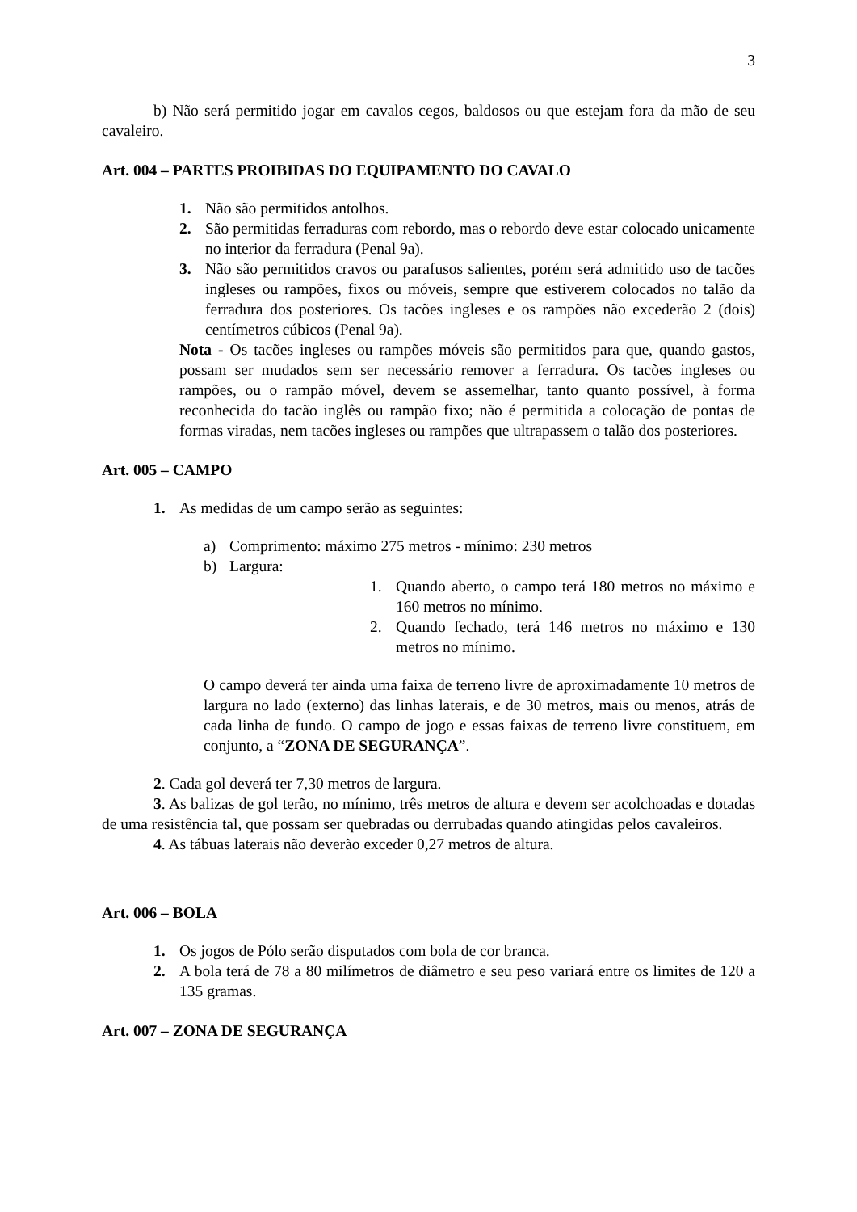3
b) Não será permitido jogar em cavalos cegos, baldosos ou que estejam fora da mão de seu cavaleiro.
Art. 004 – PARTES PROIBIDAS DO EQUIPAMENTO DO CAVALO
1. Não são permitidos antolhos.
2. São permitidas ferraduras com rebordo, mas o rebordo deve estar colocado unicamente no interior da ferradura (Penal 9a).
3. Não são permitidos cravos ou parafusos salientes, porém será admitido uso de tacões ingleses ou rampões, fixos ou móveis, sempre que estiverem colocados no talão da ferradura dos posteriores. Os tacões ingleses e os rampões não excederão 2 (dois) centímetros cúbicos (Penal 9a).
Nota - Os tacões ingleses ou rampões móveis são permitidos para que, quando gastos, possam ser mudados sem ser necessário remover a ferradura. Os tacões ingleses ou rampões, ou o rampão móvel, devem se assemelhar, tanto quanto possível, à forma reconhecida do tacão inglês ou rampão fixo; não é permitida a colocação de pontas de formas viradas, nem tacões ingleses ou rampões que ultrapassem o talão dos posteriores.
Art. 005 – CAMPO
1. As medidas de um campo serão as seguintes:
a) Comprimento: máximo 275 metros - mínimo: 230 metros
b) Largura:
1. Quando aberto, o campo terá 180 metros no máximo e 160 metros no mínimo.
2. Quando fechado, terá 146 metros no máximo e 130 metros no mínimo.
O campo deverá ter ainda uma faixa de terreno livre de aproximadamente 10 metros de largura no lado (externo) das linhas laterais, e de 30 metros, mais ou menos, atrás de cada linha de fundo. O campo de jogo e essas faixas de terreno livre constituem, em conjunto, a “ZONA DE SEGURANÇA”.
2. Cada gol deverá ter 7,30 metros de largura.
3. As balizas de gol terão, no mínimo, três metros de altura e devem ser acolchoadas e dotadas de uma resistência tal, que possam ser quebradas ou derrubadas quando atingidas pelos cavaleiros.
4. As tábuas laterais não deverão exceder 0,27 metros de altura.
Art. 006 – BOLA
1. Os jogos de Pólo serão disputados com bola de cor branca.
2. A bola terá de 78 a 80 milímetros de diâmetro e seu peso variará entre os limites de 120 a 135 gramas.
Art. 007 – ZONA DE SEGURANÇA